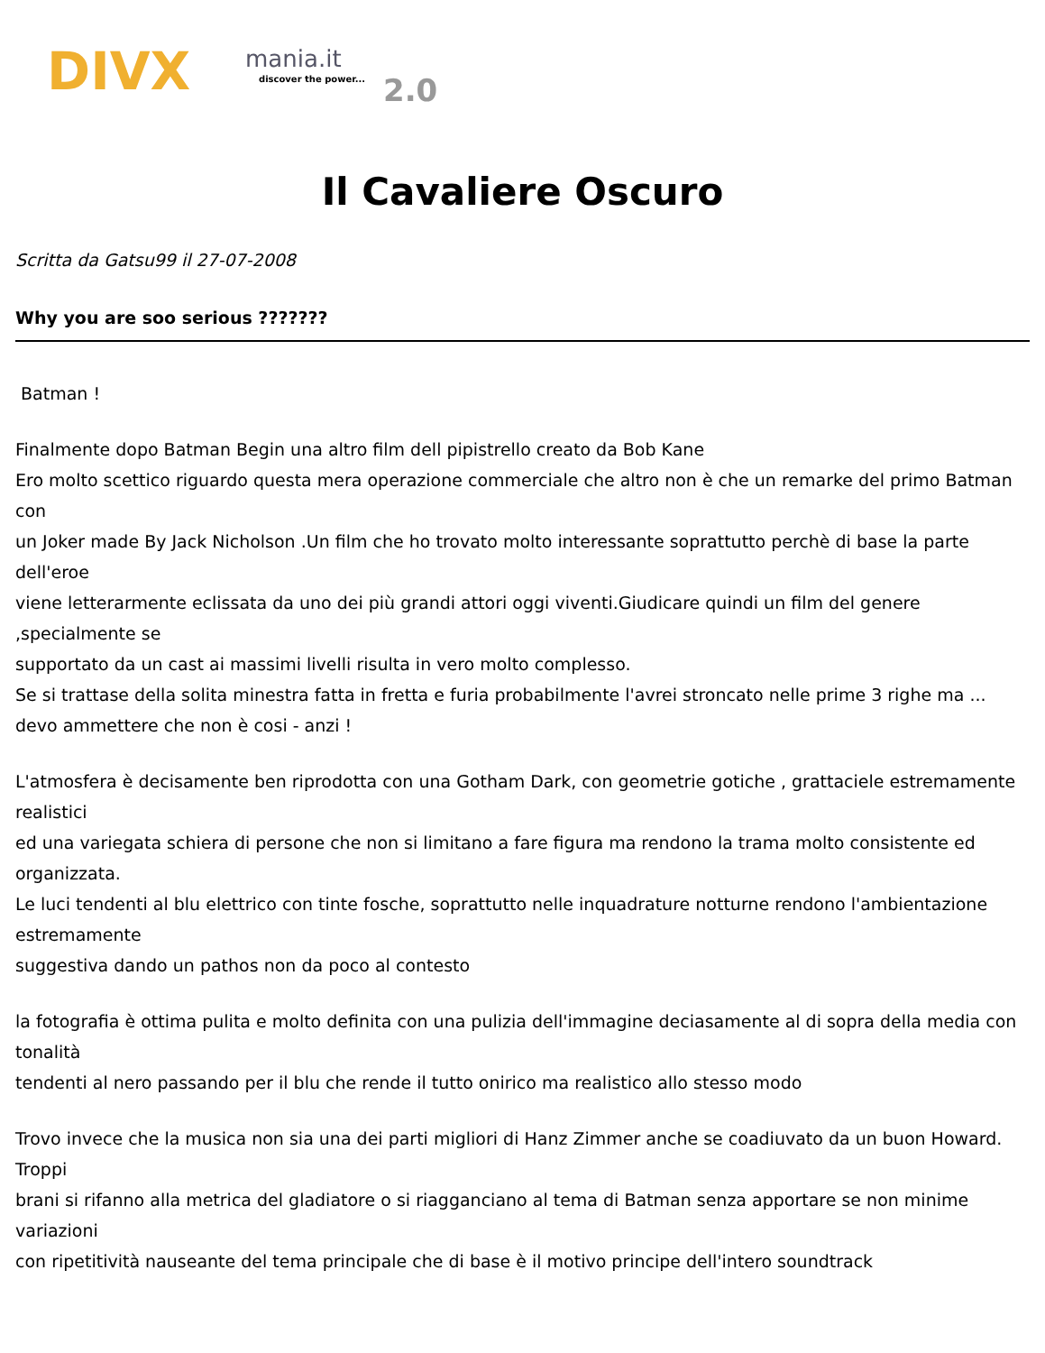DIVX mania.it
discover the power... 2.0
Il Cavaliere Oscuro
Scritta da Gatsu99 il 27-07-2008
Why you are soo serious ???????
Batman !
Finalmente dopo Batman Begin una altro film dell pipistrello creato da Bob Kane
Ero molto scettico riguardo questa mera operazione commerciale che altro non è che un remarke del primo Batman con
un Joker made By Jack Nicholson .Un film che ho trovato molto interessante soprattutto perchè di base la parte dell'eroe
viene letterarmente eclissata da uno dei più grandi attori oggi viventi.Giudicare quindi un film del genere ,specialmente se
supportato da un cast ai massimi livelli risulta in vero molto complesso.
Se si trattase della solita minestra fatta in fretta e furia probabilmente l'avrei stroncato nelle prime 3 righe ma ...
devo ammettere che non è cosi - anzi !
L'atmosfera è decisamente ben riprodotta con una Gotham Dark, con geometrie gotiche , grattaciele estremamente realistici
ed una variegata schiera di persone che non si limitano a fare figura ma rendono la trama molto consistente ed organizzata.
Le luci tendenti al blu elettrico con tinte fosche, soprattutto nelle inquadrature notturne rendono l'ambientazione estremamente
suggestiva dando un pathos non da poco al contesto
la fotografia è ottima pulita e molto definita con una pulizia dell'immagine deciasamente al di sopra della media con tonalità
tendenti al nero passando per il blu che rende il tutto onirico ma realistico allo stesso modo
Trovo invece che la musica non sia una dei parti migliori di Hanz Zimmer anche se coadiuvato da un buon Howard. Troppi
brani si rifanno alla metrica del gladiatore o si riagganciano al tema di Batman senza apportare se non minime variazioni
con ripetitività nauseante del tema principale che di base è il motivo principe dell'intero soundtrack